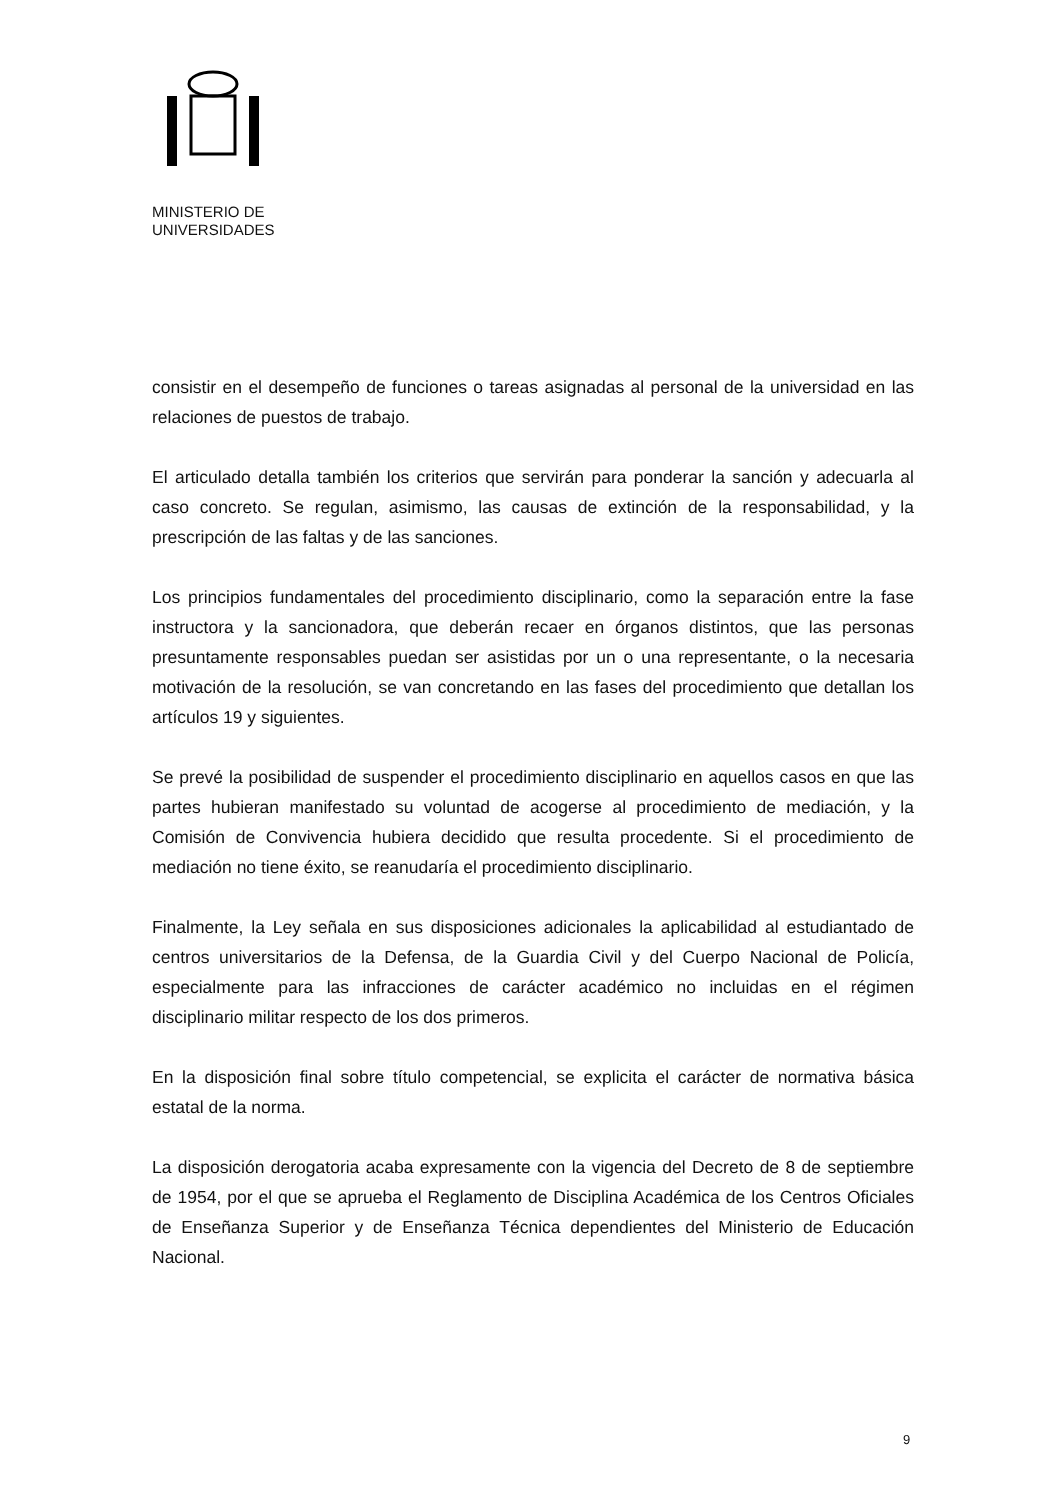MINISTERIO DE
UNIVERSIDADES
consistir en el desempeño de funciones o tareas asignadas al personal de la universidad en las relaciones de puestos de trabajo.
El articulado detalla también los criterios que servirán para ponderar la sanción y adecuarla al caso concreto. Se regulan, asimismo, las causas de extinción de la responsabilidad, y la prescripción de las faltas y de las sanciones.
Los principios fundamentales del procedimiento disciplinario, como la separación entre la fase instructora y la sancionadora, que deberán recaer en órganos distintos, que las personas presuntamente responsables puedan ser asistidas por un o una representante, o la necesaria motivación de la resolución, se van concretando en las fases del procedimiento que detallan los artículos 19 y siguientes.
Se prevé la posibilidad de suspender el procedimiento disciplinario en aquellos casos en que las partes hubieran manifestado su voluntad de acogerse al procedimiento de mediación, y la Comisión de Convivencia hubiera decidido que resulta procedente. Si el procedimiento de mediación no tiene éxito, se reanudaría el procedimiento disciplinario.
Finalmente, la Ley señala en sus disposiciones adicionales la aplicabilidad al estudiantado de centros universitarios de la Defensa, de la Guardia Civil y del Cuerpo Nacional de Policía, especialmente para las infracciones de carácter académico no incluidas en el régimen disciplinario militar respecto de los dos primeros.
En la disposición final sobre título competencial, se explicita el carácter de normativa básica estatal de la norma.
La disposición derogatoria acaba expresamente con la vigencia del Decreto de 8 de septiembre de 1954, por el que se aprueba el Reglamento de Disciplina Académica de los Centros Oficiales de Enseñanza Superior y de Enseñanza Técnica dependientes del Ministerio de Educación Nacional.
9